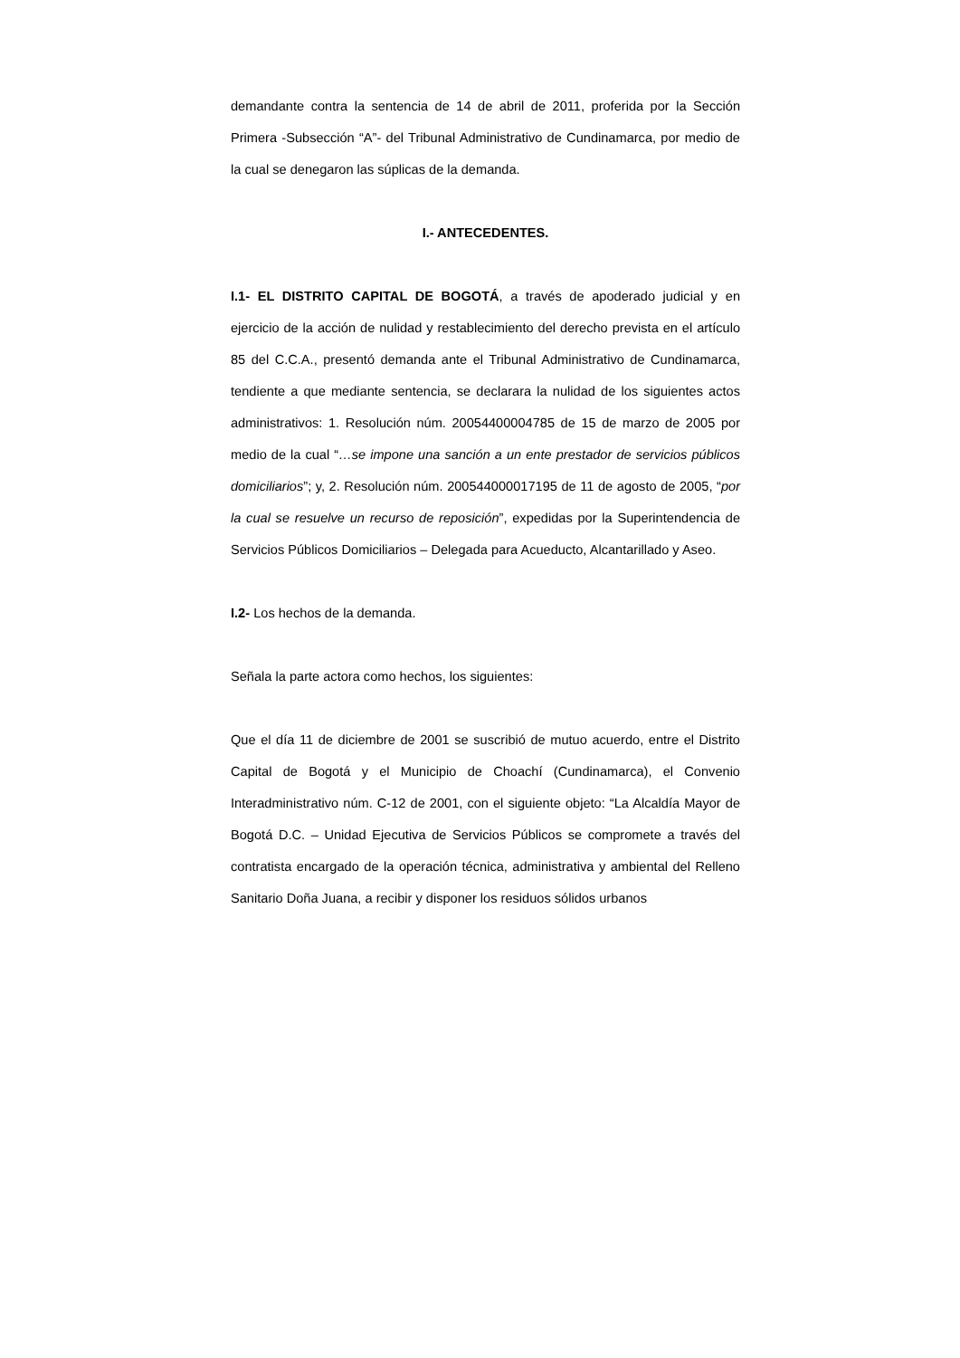demandante contra la sentencia de 14 de abril de 2011, proferida por la Sección Primera -Subsección “A”- del Tribunal Administrativo de Cundinamarca, por medio de la cual se denegaron las súplicas de la demanda.
I.- ANTECEDENTES.
I.1- EL DISTRITO CAPITAL DE BOGOTÁ, a través de apoderado judicial y en ejercicio de la acción de nulidad y restablecimiento del derecho prevista en el artículo 85 del C.C.A., presentó demanda ante el Tribunal Administrativo de Cundinamarca, tendiente a que mediante sentencia, se declarara la nulidad de los siguientes actos administrativos: 1. Resolución núm. 20054400004785 de 15 de marzo de 2005 por medio de la cual “…se impone una sanción a un ente prestador de servicios públicos domiciliarios”; y, 2. Resolución núm. 200544000017195 de 11 de agosto de 2005, “por la cual se resuelve un recurso de reposición”, expedidas por la Superintendencia de Servicios Públicos Domiciliarios – Delegada para Acueducto, Alcantarillado y Aseo.
I.2- Los hechos de la demanda.
Señala la parte actora como hechos, los siguientes:
Que el día 11 de diciembre de 2001 se suscribió de mutuo acuerdo, entre el Distrito Capital de Bogotá y el Municipio de Choachí (Cundinamarca), el Convenio Interadministrativo núm. C-12 de 2001, con el siguiente objeto: “La Alcaldía Mayor de Bogotá D.C. – Unidad Ejecutiva de Servicios Públicos se compromete a través del contratista encargado de la operación técnica, administrativa y ambiental del Relleno Sanitario Doña Juana, a recibir y disponer los residuos sólidos urbanos